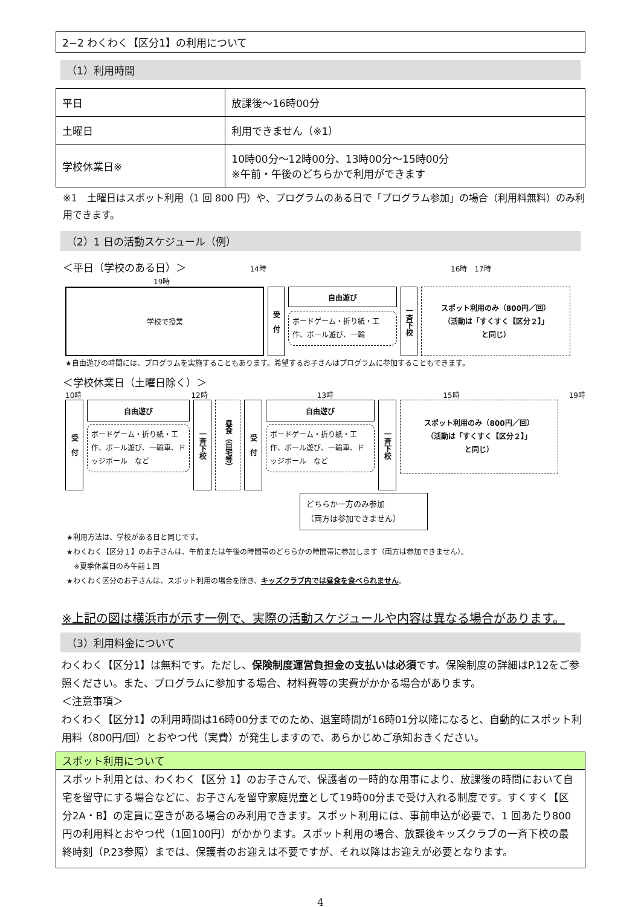2−2 わくわく【区分1】の利用について
（1）利用時間
| 平日 | 放課後～16時00分 |
| 土曜日 | 利用できません（※1） |
| 学校休業日※ | 10時00分～12時00分、13時00分～15時00分 ※午前・午後のどちらかで利用ができます |
※1　土曜日はスポット利用（1 回 800 円）や、プログラムのある日で「プログラム参加」の場合（利用料無料）のみ利用できます。
（2）1 日の活動スケジュール（例）
＜平日（学校のある日）＞ 14時 16時　17時 19時
学校で授業
受　付
自由遊び
ボードゲーム・折り紙・工作、ボール遊び、一輪
一斉下校
スポット利用のみ（800円／回）
（活動は「すくすく【区分２】」
と同じ）
★自由遊びの時間には、プログラムを実施することもあります。希望するお子さんはプログラムに参加することもできます。
＜学校休業日（土曜日除く）＞
10時 12時 13時 15時 19時
受　付
自由遊び
ボードゲーム・折り紙・工作、ボール遊び、一輪車、ドッジボール　など
一斉下校
昼食（自宅等）
受　付
自由遊び
ボードゲーム・折り紙・工作、ボール遊び、一輪車、ドッジボール　など
一斉下校
スポット利用のみ（800円／回）
（活動は「すくすく【区分２】」
と同じ）
どちらか一方のみ参加
（両方は参加できません）
★利用方法は、学校がある日と同じです。
★わくわく【区分１】のお子さんは、午前または午後の時間帯のどちらかの時間帯に参加します（両方は参加できません）。
　※夏季休業日のみ午前１回
★わくわく区分のお子さんは、スポット利用の場合を除き、キッズクラブ内では昼食を食べられません。
※上記の図は横浜市が示す一例で、実際の活動スケジュールや内容は異なる場合があります。
（3）利用料金について
わくわく【区分1】は無料です。ただし、保険制度運営負担金の支払いは必須です。保険制度の詳細はP.12をご参照ください。また、プログラムに参加する場合、材料費等の実費がかかる場合があります。
＜注意事項＞
わくわく【区分1】の利用時間は16時00分までのため、退室時間が16時01分以降になると、自動的にスポット利用料（800円/回）とおやつ代（実費）が発生しますので、あらかじめご承知おきください。
スポット利用について
スポット利用とは、わくわく【区分 1】のお子さんで、保護者の一時的な用事により、放課後の時間において自宅を留守にする場合などに、お子さんを留守家庭児童として19時00分まで受け入れる制度です。すくすく【区分2A・B】の定員に空きがある場合のみ利用できます。スポット利用には、事前申込が必要で、1 回あたり800円の利用料とおやつ代（1回100円）がかかります。スポット利用の場合、放課後キッズクラブの一斉下校の最終時刻（P.23参照）までは、保護者のお迎えは不要ですが、それ以降はお迎えが必要となります。
4